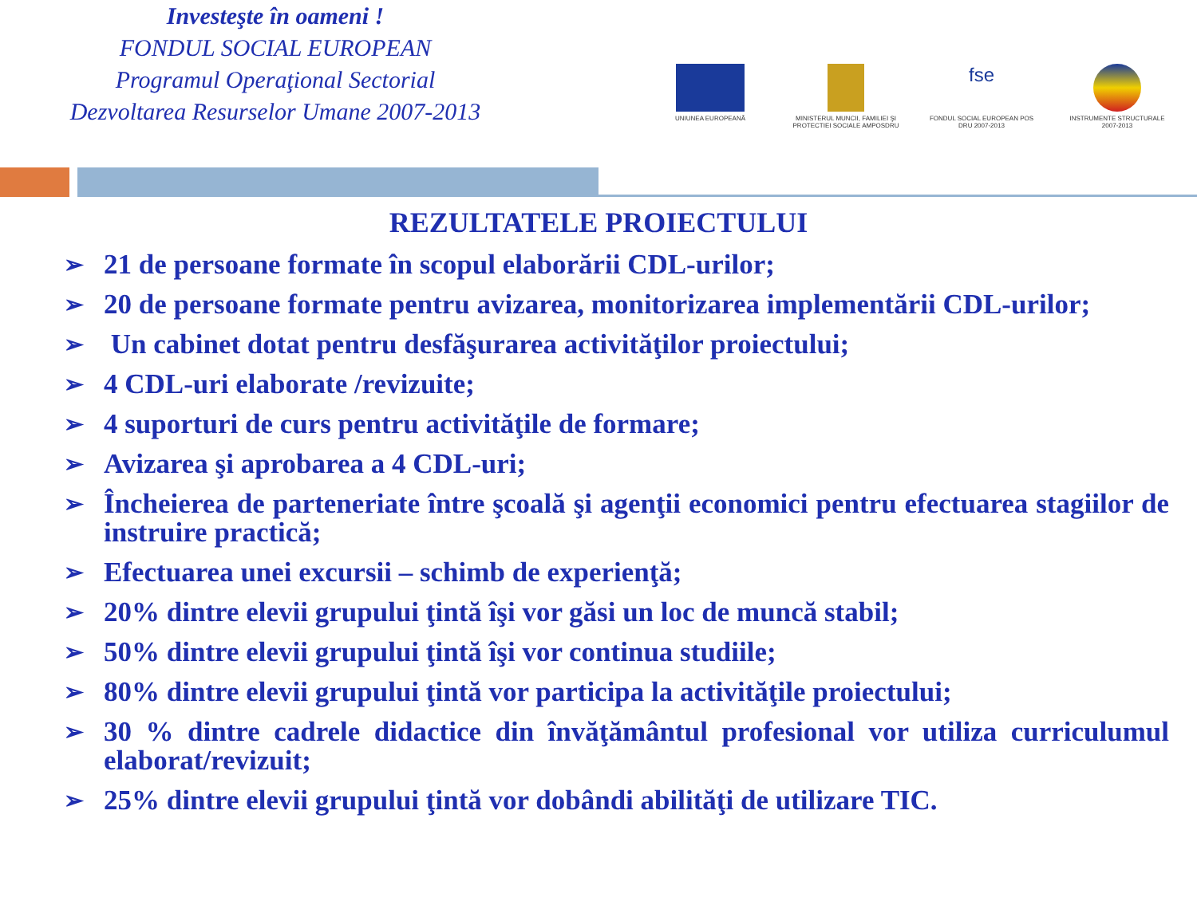Investeşte în oameni !
FONDUL SOCIAL EUROPEAN
Programul Operaţional Sectorial
Dezvoltarea Resurselor Umane 2007-2013
UNIUNEA EUROPEANĂ MINISTERUL MUNCII, FAMILIEI ŞI PROTECTIEI SOCIALE AMPOSDRU
fse
FONDUL SOCIAL EUROPEAN POS DRU 2007-2013
INSTRUMENTE STRUCTURALE 2007-2013
REZULTATELE PROIECTULUI
➢ 21 de persoane formate în scopul elaborării CDL-urilor;
➢ 20 de persoane formate pentru avizarea, monitorizarea implementării CDL-urilor;
➢ Un cabinet dotat pentru desfăşurarea activităţilor proiectului;
➢ 4 CDL-uri elaborate /revizuite;
➢ 4 suporturi de curs pentru activităţile de formare;
➢ Avizarea şi aprobarea a 4 CDL-uri;
➢ Încheierea de parteneriate între şcoală şi agenţii economici pentru efectuarea stagiilor de instruire practică;
➢ Efectuarea unei excursii – schimb de experienţă;
➢ 20% dintre elevii grupului ţintă îşi vor găsi un loc de muncă stabil;
➢ 50% dintre elevii grupului ţintă îşi vor continua studiile;
➢ 80% dintre elevii grupului ţintă vor participa la activităţile proiectului;
➢ 30 % dintre cadrele didactice din învăţământul profesional vor utiliza curriculumul elaborat/revizuit;
➢ 25% dintre elevii grupului ţintă vor dobândi abilităţi de utilizare TIC.